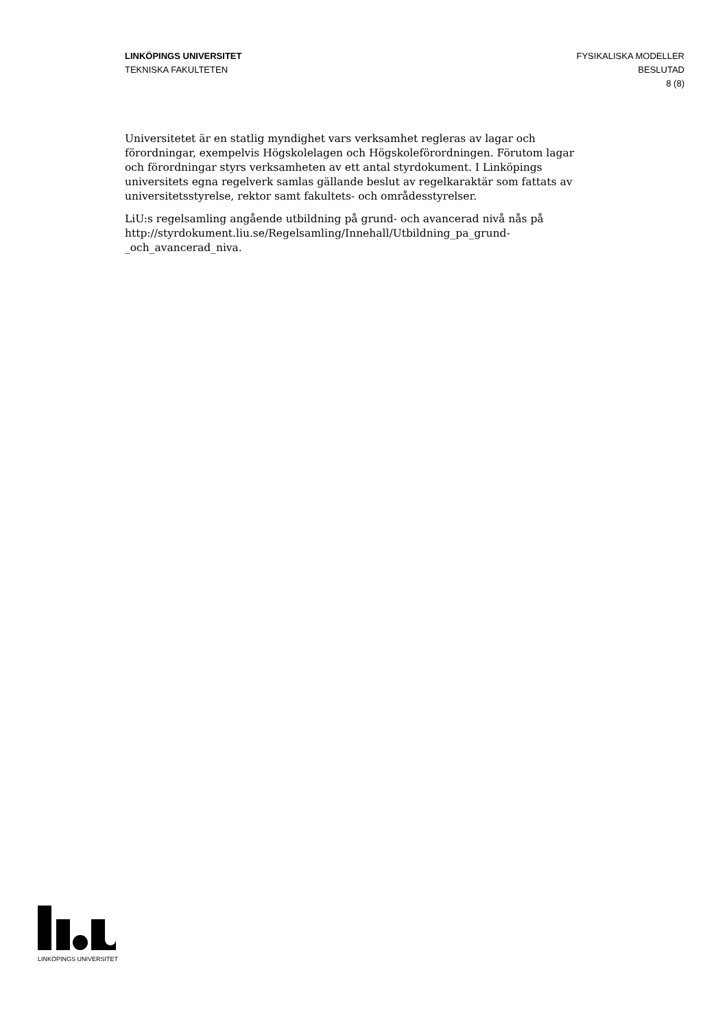LINKÖPINGS UNIVERSITET
TEKNISKA FAKULTETEN
FYSIKALISKA MODELLER
BESLUTAD
8 (8)
Universitetet är en statlig myndighet vars verksamhet regleras av lagar och förordningar, exempelvis Högskolelagen och Högskoleförordningen. Förutom lagar och förordningar styrs verksamheten av ett antal styrdokument. I Linköpings universitets egna regelverk samlas gällande beslut av regelkaraktär som fattats av universitetsstyrelse, rektor samt fakultets- och områdesstyrelser.
LiU:s regelsamling angående utbildning på grund- och avancerad nivå nås på http://styrdokument.liu.se/Regelsamling/Innehall/Utbildning_pa_grund-_och_avancerad_niva.
LINKÖPINGS UNIVERSITET